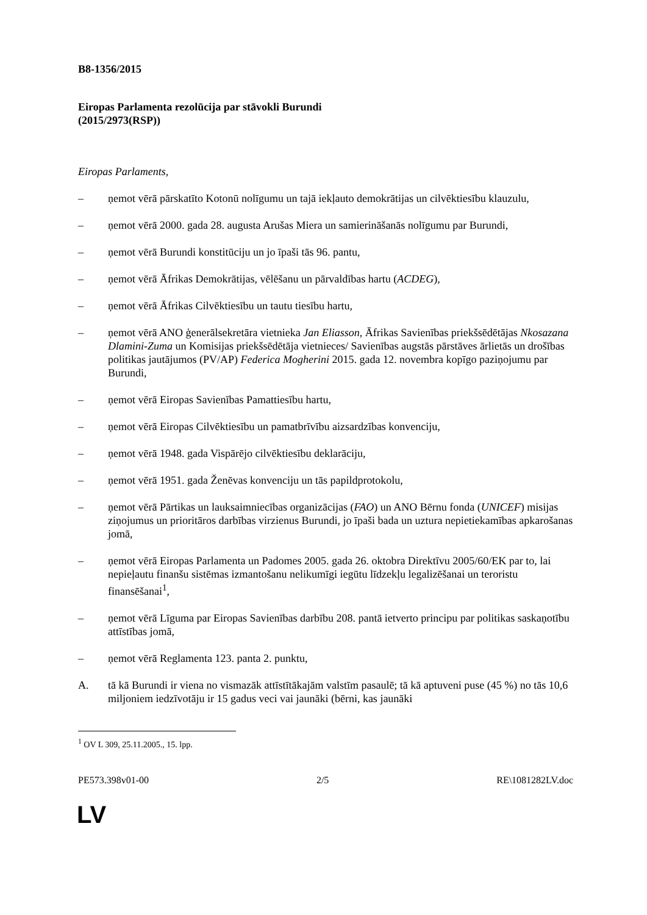B8-1356/2015
Eiropas Parlamenta rezolūcija par stāvokli Burundi
(2015/2973(RSP))
Eiropas Parlaments,
– ņemot vērā pārskatīto Kotonū nolīgumu un tajā iekļauto demokrātijas un cilvēktiesību klauzulu,
– ņemot vērā 2000. gada 28. augusta Arušas Miera un samierināšanās nolīgumu par Burundi,
– ņemot vērā Burundi konstitūciju un jo īpaši tās 96. pantu,
– ņemot vērā Āfrikas Demokrātijas, vēlēšanu un pārvaldības hartu (ACDEG),
– ņemot vērā Āfrikas Cilvēktiesību un tautu tiesību hartu,
– ņemot vērā ANO ģenerālsekretāra vietnieka Jan Eliasson, Āfrikas Savienības priekšsēdētājas Nkosazana Dlamini-Zuma un Komisijas priekšsēdētāja vietnieces/ Savienības augstās pārstāves ārlietās un drošības politikas jautājumos (PV/AP) Federica Mogherini 2015. gada 12. novembra kopīgo paziņojumu par Burundi,
– ņemot vērā Eiropas Savienības Pamattiesību hartu,
– ņemot vērā Eiropas Cilvēktiesību un pamatbrīvību aizsardzības konvenciju,
– ņemot vērā 1948. gada Vispārējo cilvēktiesību deklarāciju,
– ņemot vērā 1951. gada Ženēvas konvenciju un tās papildprotokolu,
– ņemot vērā Pārtikas un lauksaimniecības organizācijas (FAO) un ANO Bērnu fonda (UNICEF) misijas ziņojumus un prioritāros darbības virzienus Burundi, jo īpaši bada un uztura nepietiekamības apkarošanas jomā,
– ņemot vērā Eiropas Parlamenta un Padomes 2005. gada 26. oktobra Direktīvu 2005/60/EK par to, lai nepieļautu finanšu sistēmas izmantošanu nelikumīgi iegūtu līdzekļu legalizēšanai un teroristu finansēšanai<sup>1</sup>,
– ņemot vērā Līguma par Eiropas Savienības darbību 208. pantā ietverto principu par politikas saskaņotību attīstības jomā,
– ņemot vērā Reglamenta 123. panta 2. punktu,
A. tā kā Burundi ir viena no vismazāk attīstītākajām valstīm pasaulē; tā kā aptuveni puse (45 %) no tās 10,6 miljoniem iedzīvotāju ir 15 gadus veci vai jaunāki (bērni, kas jaunāki
<sup>1</sup> OV L 309, 25.11.2005., 15. lpp.
PE573.398v01-00 2/5 RE\1081282LV.doc
LV